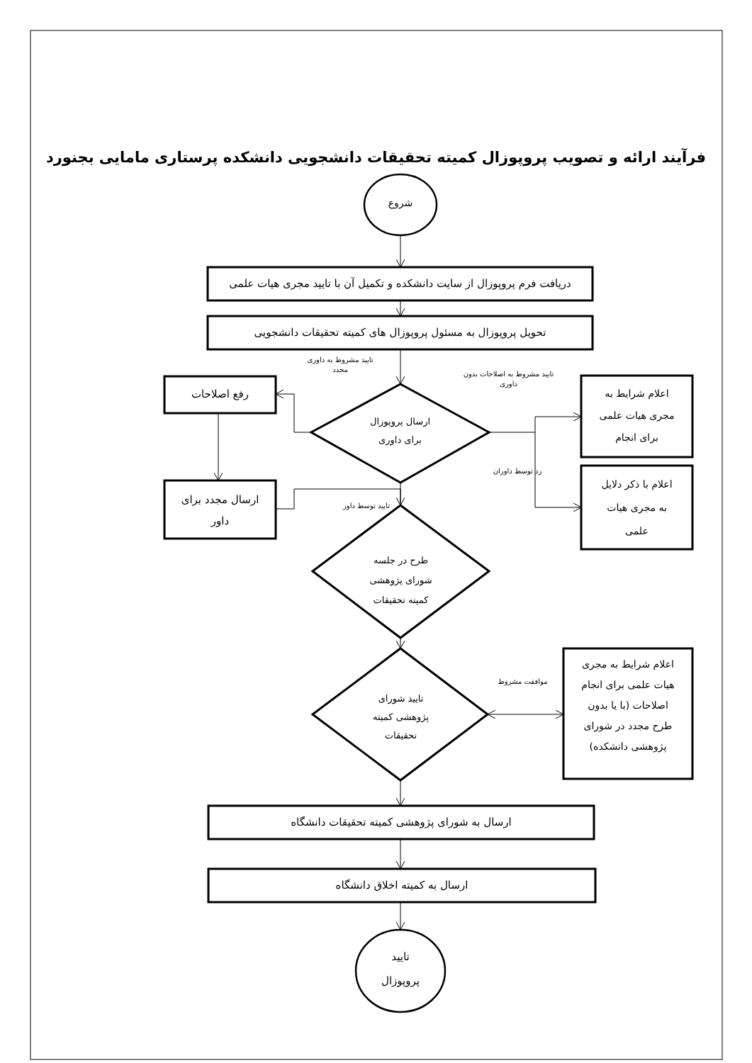فرآیند ارائه و تصویب پروپوزال کمیته تحقیقات دانشجویی دانشکده پرستاری مامایی بجنورد
شروع
دریافت فرم پروپوزال از سایت دانشکده و تکمیل آن با تایید مجری هیات علمی
تحویل پروپوزال به مسئول پروپوزال های کمیته تحقیقات دانشجویی
تایید مشروط به داوری
مجدد
تایید مشروط به اصلاحات بدون
داوری
رفع اصلاحات
ارسال مجدد برای
داور
ارسال پروپوزال
برای داوری
تایید توسط داور
رد توسط داوران
اعلام شرایط به
مجری هیات علمی
برای انجام
اعلام با ذکر دلایل
به مجری هیات
علمی
طرح در جلسه
شورای پژوهشی
کمیته تحقیقات
تایید شورای
پژوهشی کمیته
تحقیقات
موافقت مشروط
اعلام شرایط به مجری
هیات علمی برای انجام
اصلاحات (با یا بدون
طرح مجدد در شورای
پژوهشی دانشکده)
ارسال به شورای پژوهشی کمیته تحقیقات دانشگاه
ارسال به کمیته اخلاق دانشگاه
تایید
پروپوزال